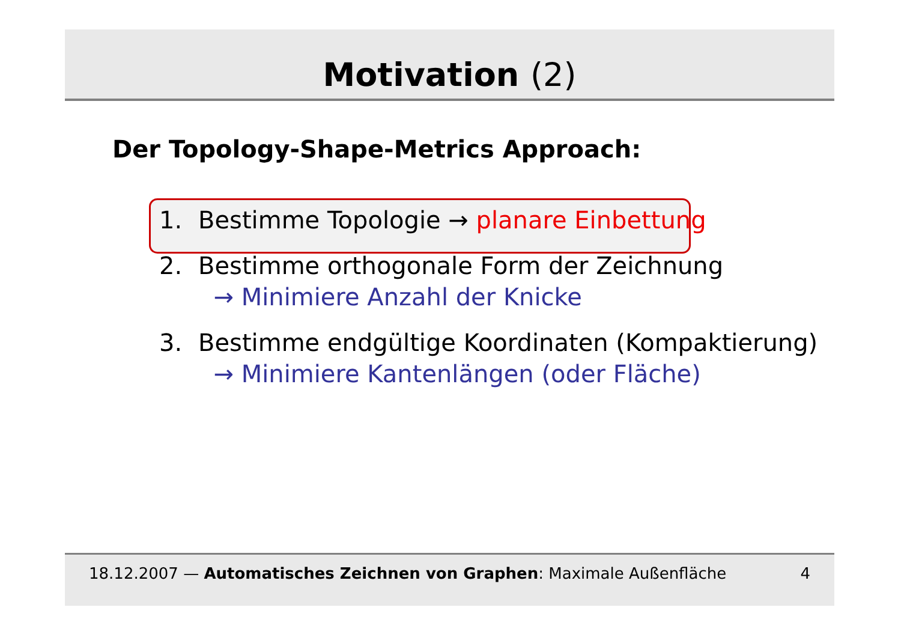Motivation (2)
Der Topology-Shape-Metrics Approach:
1. Bestimme Topologie → planare Einbettung
2. Bestimme orthogonale Form der Zeichnung
→ Minimiere Anzahl der Knicke
3. Bestimme endgültige Koordinaten (Kompaktierung)
→ Minimiere Kantenlängen (oder Fläche)
18.12.2007 — Automatisches Zeichnen von Graphen: Maximale Außenfläche
4